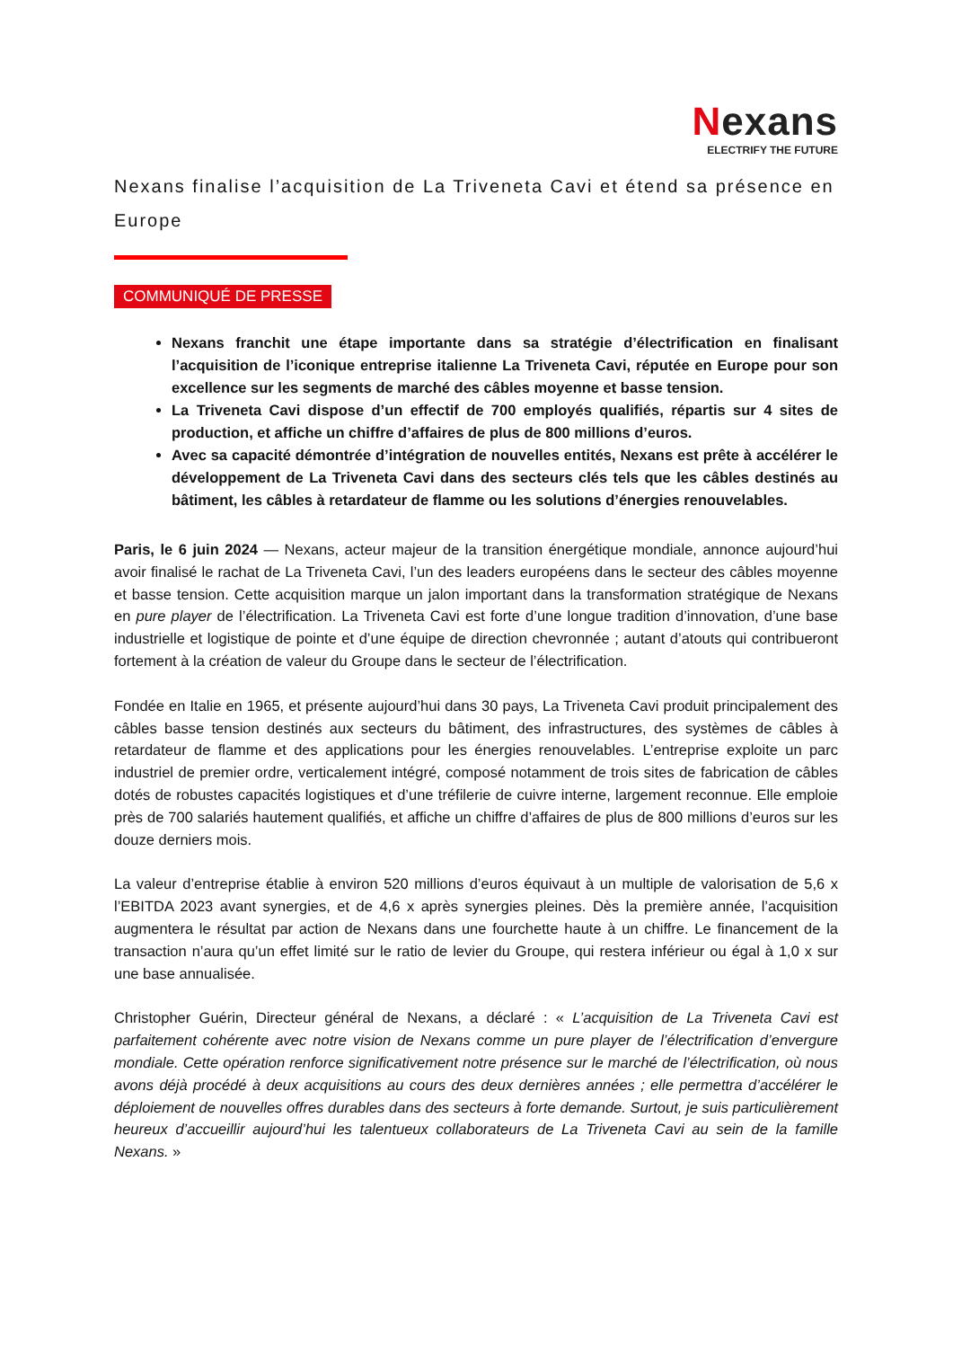Nexans
ELECTRIFY THE FUTURE
Nexans finalise l’acquisition de La Triveneta Cavi et étend sa présence en Europe
COMMUNIQUÉ DE PRESSE
Nexans franchit une étape importante dans sa stratégie d’électrification en finalisant l’acquisition de l’iconique entreprise italienne La Triveneta Cavi, réputée en Europe pour son excellence sur les segments de marché des câbles moyenne et basse tension.
La Triveneta Cavi dispose d’un effectif de 700 employés qualifiés, répartis sur 4 sites de production, et affiche un chiffre d’affaires de plus de 800 millions d’euros.
Avec sa capacité démontrée d’intégration de nouvelles entités, Nexans est prête à accélérer le développement de La Triveneta Cavi dans des secteurs clés tels que les câbles destinés au bâtiment, les câbles à retardateur de flamme ou les solutions d’énergies renouvelables.
Paris, le 6 juin 2024 — Nexans, acteur majeur de la transition énergétique mondiale, annonce aujourd’hui avoir finalisé le rachat de La Triveneta Cavi, l’un des leaders européens dans le secteur des câbles moyenne et basse tension. Cette acquisition marque un jalon important dans la transformation stratégique de Nexans en pure player de l’électrification. La Triveneta Cavi est forte d’une longue tradition d’innovation, d’une base industrielle et logistique de pointe et d’une équipe de direction chevronnée ; autant d’atouts qui contribueront fortement à la création de valeur du Groupe dans le secteur de l’électrification.
Fondée en Italie en 1965, et présente aujourd’hui dans 30 pays, La Triveneta Cavi produit principalement des câbles basse tension destinés aux secteurs du bâtiment, des infrastructures, des systèmes de câbles à retardateur de flamme et des applications pour les énergies renouvelables. L’entreprise exploite un parc industriel de premier ordre, verticalement intégré, composé notamment de trois sites de fabrication de câbles dotés de robustes capacités logistiques et d’une tréfilerie de cuivre interne, largement reconnue. Elle emploie près de 700 salariés hautement qualifiés, et affiche un chiffre d’affaires de plus de 800 millions d’euros sur les douze derniers mois.
La valeur d’entreprise établie à environ 520 millions d’euros équivaut à un multiple de valorisation de 5,6 x l’EBITDA 2023 avant synergies, et de 4,6 x après synergies pleines. Dès la première année, l’acquisition augmentera le résultat par action de Nexans dans une fourchette haute à un chiffre. Le financement de la transaction n’aura qu’un effet limité sur le ratio de levier du Groupe, qui restera inférieur ou égal à 1,0 x sur une base annualisée.
Christopher Guérin, Directeur général de Nexans, a déclaré : « L’acquisition de La Triveneta Cavi est parfaitement cohérente avec notre vision de Nexans comme un pure player de l’électrification d’envergure mondiale. Cette opération renforce significativement notre présence sur le marché de l’électrification, où nous avons déjà procédé à deux acquisitions au cours des deux dernières années ; elle permettra d’accélérer le déploiement de nouvelles offres durables dans des secteurs à forte demande. Surtout, je suis particulièrement heureux d’accueillir aujourd’hui les talentueux collaborateurs de La Triveneta Cavi au sein de la famille Nexans. »